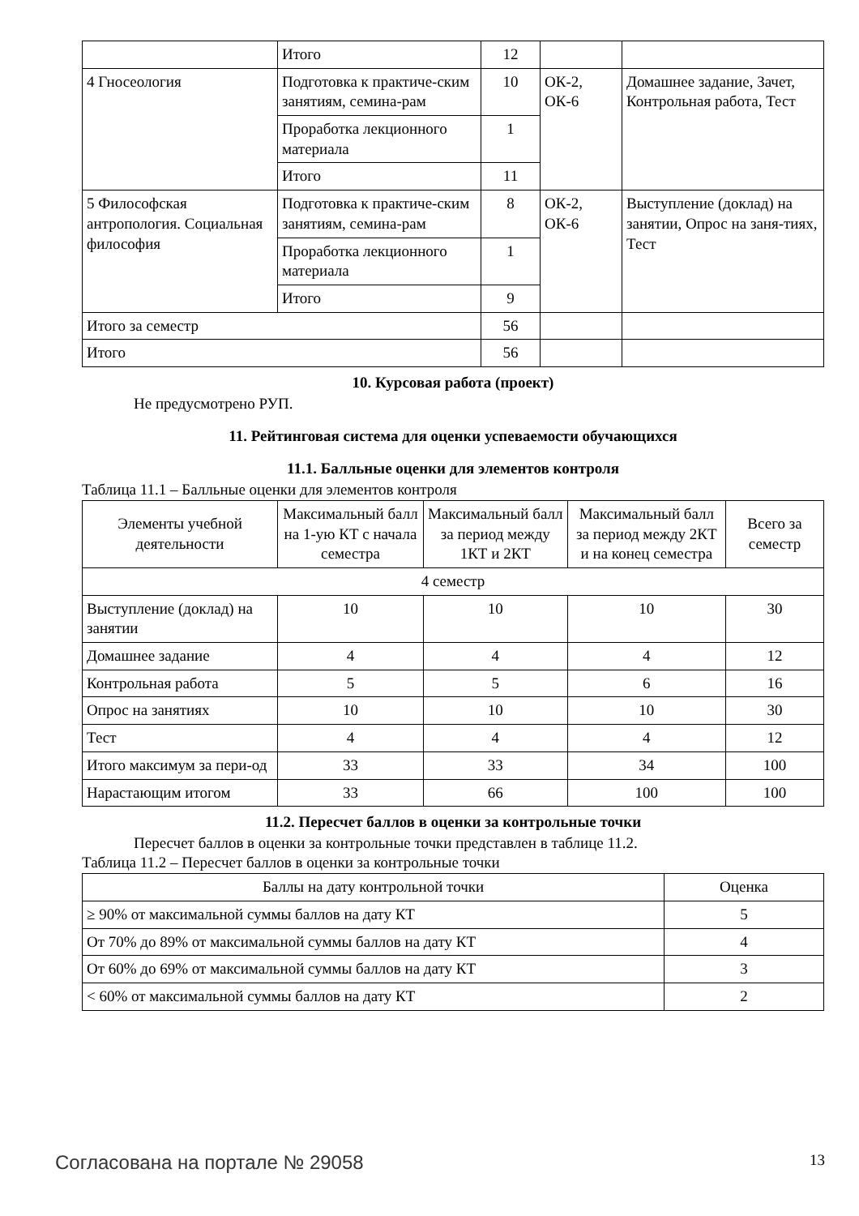| | Итого | 12 | | |
| 4 Гносеология | Подготовка к практиче-ским занятиям, семина-рам | 10 | ОК-2, ОК-6 | Домашнее задание, Зачет, Контрольная работа, Тест |
| | Проработка лекционного материала | 1 | | |
| | Итого | 11 | | |
| 5 Философская антропология. Социальная философия | Подготовка к практиче-ским занятиям, семина-рам | 8 | ОК-2, ОК-6 | Выступление (доклад) на занятии, Опрос на заня-тиях, Тест |
| | Проработка лекционного материала | 1 | | |
| | Итого | 9 | | |
| Итого за семестр | | 56 | | |
| Итого | | 56 | | |
10. Курсовая работа (проект)
Не предусмотрено РУП.
11. Рейтинговая система для оценки успеваемости обучающихся
11.1. Балльные оценки для элементов контроля
Таблица 11.1 – Балльные оценки для элементов контроля
| Элементы учебной деятельности | Максимальный балл на 1-ую КТ с начала семестра | Максимальный балл за период между 1КТ и 2КТ | Максимальный балл за период между 2КТ и на конец семестра | Всего за семестр |
| --- | --- | --- | --- | --- |
| 4 семестр | | | | |
| Выступление (доклад) на занятии | 10 | 10 | 10 | 30 |
| Домашнее задание | 4 | 4 | 4 | 12 |
| Контрольная работа | 5 | 5 | 6 | 16 |
| Опрос на занятиях | 10 | 10 | 10 | 30 |
| Тест | 4 | 4 | 4 | 12 |
| Итого максимум за пери-од | 33 | 33 | 34 | 100 |
| Нарастающим итогом | 33 | 66 | 100 | 100 |
11.2. Пересчет баллов в оценки за контрольные точки
Пересчет баллов в оценки за контрольные точки представлен в таблице 11.2.
Таблица 11.2 – Пересчет баллов в оценки за контрольные точки
| Баллы на дату контрольной точки | Оценка |
| --- | --- |
| ≥ 90% от максимальной суммы баллов на дату КТ | 5 |
| От 70% до 89% от максимальной суммы баллов на дату КТ | 4 |
| От 60% до 69% от максимальной суммы баллов на дату КТ | 3 |
| < 60% от максимальной суммы баллов на дату КТ | 2 |
Согласована на портале № 29058 13